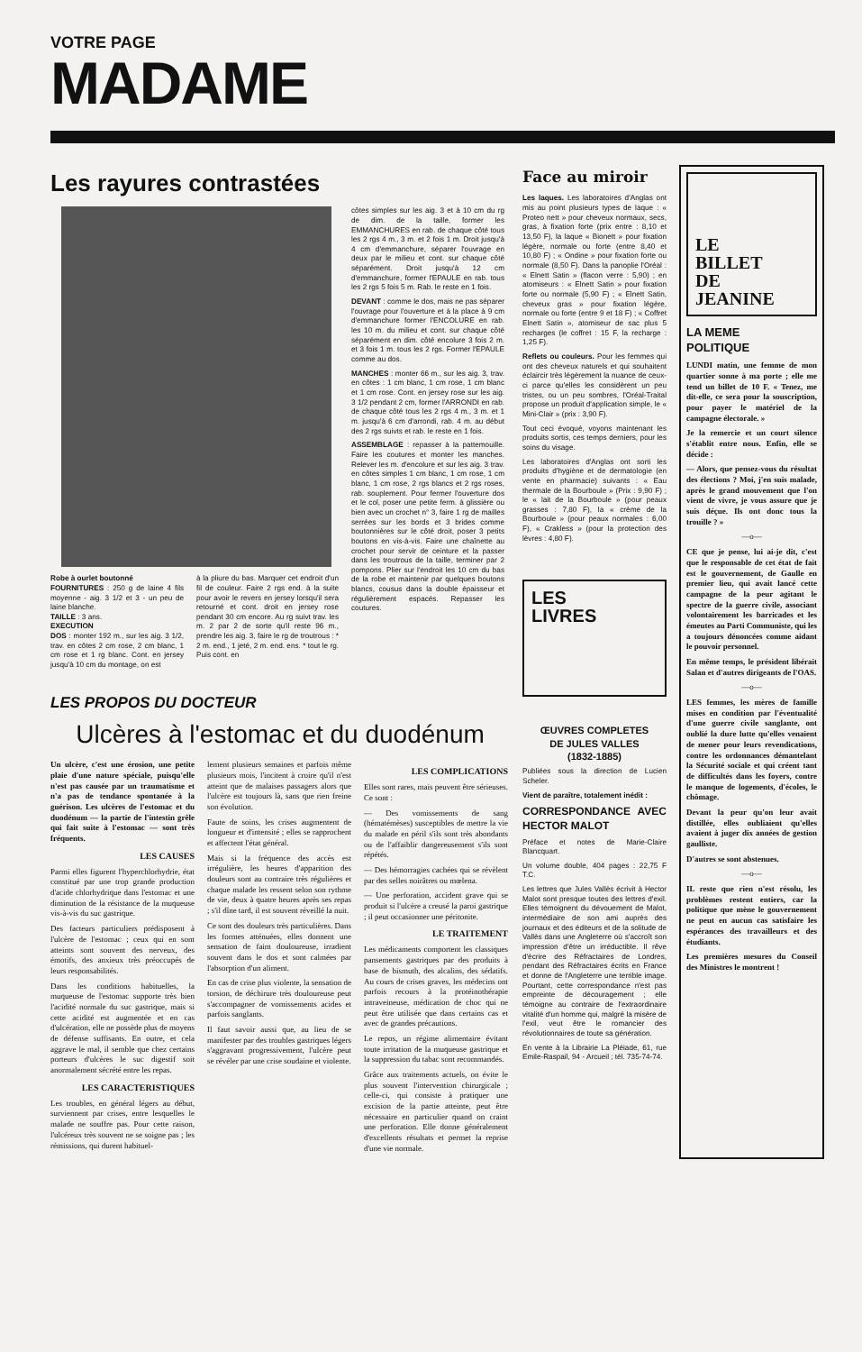VOTRE PAGE
MADAME
Les rayures contrastées
Robe à ourlet boutonné
FOURNITURES : 250 g de laine 4 fils moyenne - aig. 3 1/2 et 3 - un peu de laine blanche.
TAILLE : 3 ans.
EXECUTION
DOS : monter 192 m., sur les aig. 3 1/2, trav. en côtes 2 cm rose, 2 cm blanc, 1 cm rose et 1 rg blanc. Cont. en jersey jusqu'à 10 cm du montage, on est
à la pliure du bas. Marquer cet endroit d'un fil de couleur. Faire 2 rgs end. à la suite pour avoir le revers en jersey lorsqu'il sera retourné et cont. droit en jersey rose pendant 30 cm encore. Au rg suivt trav. les m. 2 par 2 de sorte qu'il reste 96 m., prendre les aig. 3, faire le rg de troutrous : * 2 m. end., 1 jeté, 2 m. end. ens. * tout le rg. Puis cont. en
côtes simples sur les aig. 3 et à 10 cm du rg de dim. de la taille, former les EMMANCHURES en rab. de chaque côté tous les 2 rgs 4 m., 3 m. et 2 fois 1 m. Droit jusqu'à 4 cm d'emmanchure, séparer l'ouvrage en deux par le milieu et cont. sur chaque côté séparément. Droit jusqu'à 12 cm d'emmanchure, former l'EPAULE en rab. tous les 2 rgs 5 fois 5 m. Rab. le reste en 1 fois.
DEVANT : comme le dos, mais ne pas séparer l'ouvrage pour l'ouverture et à la place à 9 cm d'emmanchure former l'ENCOLURE en rab. les 10 m. du milieu et cont. sur chaque côté séparément en dim. côté encolure 3 fois 2 m. et 3 fois 1 m. tous les 2 rgs. Former l'EPAULE comme au dos.
MANCHES : monter 66 m., sur les aig. 3, trav. en côtes : 1 cm blanc, 1 cm rose, 1 cm blanc et 1 cm rose. Cont. en jersey rose sur les aig. 3 1/2 pendant 2 cm, former l'ARRONDI en rab. de chaque côté tous les 2 rgs 4 m., 3 m. et 1 m. jusqu'à 6 cm d'arrondi, rab. 4 m. au début des 2 rgs suivts et rab. le reste en 1 fois.
ASSEMBLAGE : repasser à la pattemouille. Faire les coutures et monter les manches. Relever les m. d'encolure et sur les aig. 3 trav. en côtes simples 1 cm blanc, 1 cm rose, 1 cm blanc, 1 cm rose, 2 rgs blancs et 2 rgs roses, rab. souplement. Pour fermer l'ouverture dos et le col, poser une petite ferm. à glissière ou bien avec un crochet n° 3, faire 1 rg de mailles serrées sur les bords et 3 brides comme boutonnières sur le côté droit, poser 3 petits boutons en vis-à-vis. Faire une chaînette au crochet pour servir de ceinture et la passer dans les troutrous de la taille, terminer par 2 pompons. Plier sur l'endroit les 10 cm du bas de la robe et maintenir par quelques boutons blancs, cousus dans la double épaisseur et régulièrement espacés. Repasser les coutures.
LES PROPOS DU DOCTEUR
Ulcères à l'estomac et du duodénum
Un ulcère, c'est une érosion, une petite plaie d'une nature spéciale, puisqu'elle n'est pas causée par un traumatisme et n'a pas de tendance spontanée à la guérison. Les ulcères de l'estomac et du duodénum — la partie de l'intestin grêle qui fait suite à l'estomac — sont très fréquents.
LES CAUSES
Parmi elles figurent l'hyperchlorhydrie, état constitué par une trop grande production d'acide chlorhydrique dans l'estomac et une diminution de la résistance de la muqueuse vis-à-vis du suc gastrique.
Des facteurs particuliers prédisposent à l'ulcère de l'estomac ; ceux qui en sont atteints sont souvent des nerveux, des émotifs, des anxieux très préoccupés de leurs responsabilités.
Dans les conditions habituelles, la muqueuse de l'estomac supporte très bien l'acidité normale du suc gastrique, mais si cette acidité est augmentée et en cas d'ulcération, elle ne possède plus de moyens de défense suffisants. En outre, et cela aggrave le mal, il semble que chez certains porteurs d'ulcères le suc digestif soit anormalement sécrété entre les repas.
LES CARACTERISTIQUES
Les troubles, en général légers au début, surviennent par crises, entre lesquelles le malade ne souffre pas. Pour cette raison, l'ulcéreux très souvent ne se soigne pas ; les rémissions, qui durent habituel-
lement plusieurs semaines et parfois même plusieurs mois, l'incitent à croire qu'il n'est atteint que de malaises passagers alors que l'ulcère est toujours là, sans que rien freine son évolution.
Faute de soins, les crises augmentent de longueur et d'intensité ; elles se rapprochent et affectent l'état général.
Mais si la fréquence des accès est irrégulière, les heures d'apparition des douleurs sont au contraire très régulières et chaque malade les ressent selon son rythme de vie, deux à quatre heures après ses repas ; s'il dîne tard, il est souvent réveillé la nuit.
Ce sont des douleurs très particulières. Dans les formes atténuées, elles donnent une sensation de faim douloureuse, irradient souvent dans le dos et sont calmées par l'absorption d'un aliment.
En cas de crise plus violente, la sensation de torsion, de déchirure très douloureuse peut s'accompagner de vomissements acides et parfois sanglants.
Il faut savoir aussi que, au lieu de se manifester par des troubles gastriques légers s'aggravant progressivement, l'ulcère peut se révéler par une crise soudaine et violente.
LES COMPLICATIONS
Elles sont rares, mais peuvent être sérieuses. Ce sont :
— Des vomissements de sang (hématémèses) susceptibles de mettre la vie du malade en péril s'ils sont très abondants ou de l'affaiblir dangereusement s'ils sont répétés.
— Des hémorragies cachées qui se révèlent par des selles noirâtres ou mœlena.
— Une perforation, accident grave qui se produit si l'ulcère a creusé la paroi gastrique ; il peut occasionner une péritonite.
LE TRAITEMENT
Les médicaments comportent les classiques pansements gastriques par des produits à base de bismuth, des alcalins, des sédatifs. Au cours de crises graves, les médecins ont parfois recours à la protéinothérapie intraveineuse, médication de choc qui ne peut être utilisée que dans certains cas et avec de grandes précautions.
Le repos, un régime alimentaire évitant toute irritation de la muqueuse gastrique et la suppression du tabac sont recommandés.
Grâce aux traitements actuels, on évite le plus souvent l'intervention chirurgicale ; celle-ci, qui consiste à pratiquer une excision de la partie atteinte, peut être nécessaire en particulier quand on craint une perforation. Elle donne généralement d'excellents résultats et permet la reprise d'une vie normale.
Face au miroir
Les laques. Les laboratoires d'Anglas ont mis au point plusieurs types de laque : « Proteo nett » pour cheveux normaux, secs, gras, à fixation forte (prix entre : 8,10 et 13,50 F), la laque « Bionett » pour fixation légère, normale ou forte (entre 8,40 et 10,80 F) ; « Ondine » pour fixation forte ou normale (8,50 F). Dans la panoplie l'Oréal : « Elnett Satin » (flacon verre : 5,90) ; en atomiseurs : « Elnett Satin » pour fixation forte ou normale (5,90 F) ; « Elnett Satin, cheveux gras » pour fixation légère, normale ou forte (entre 9 et 18 F) ; « Coffret Elnett Satin », atomiseur de sac plus 5 recharges (le coffret : 15 F, la recharge : 1,25 F).
Reflets ou couleurs. Pour les femmes qui ont des cheveux naturels et qui souhaitent éclaircir très légèrement la nuance de ceux-ci parce qu'elles les considèrent un peu tristes, ou un peu sombres, l'Oréal-Traital propose un produit d'application simple, le « Mini-Clair » (prix : 3,90 F).
Tout ceci évoqué, voyons maintenant les produits sortis, ces temps derniers, pour les soins du visage.
Les laboratoires d'Anglas ont sorti les produits d'hygiène et de dermatologie (en vente en pharmacie) suivants : « Eau thermale de la Bourboule » (Prix : 9,90 F) ; le « lait de la Bourboule » (pour peaux grasses : 7,80 F), la « crème de la Bourboule » (pour peaux normales : 6,00 F), « Crakless » (pour la protection des lèvres : 4,80 F).
LES
LIVRES
ŒUVRES COMPLETES
DE JULES VALLES
(1832-1885)
Publiées sous la direction de Lucien Scheler.
Vient de paraître, totalement inédit :
CORRESPONDANCE AVEC HECTOR MALOT
Préface et notes de Marie-Claire Blancquart.
Un volume double, 404 pages : 22,75 F T.C.
Les lettres que Jules Vallès écrivit à Hector Malot sont presque toutes des lettres d'exil. Elles témoignent du dévouement de Malot, intermédiaire de son ami auprès des journaux et des éditeurs et de la solitude de Vallès dans une Angleterre où s'accroît son impression d'être un irréductible. Il rêve d'écrire des Réfractaires de Londres, pendant des Réfractaires écrits en France et donne de l'Angleterre une terrible image. Pourtant, cette correspondance n'est pas empreinte de découragement ; elle témoigne au contraire de l'extraordinaire vitalité d'un homme qui, malgré la misère de l'exil, veut être le romancier des révolutionnaires de toute sa génération.
En vente à la Librairie La Pléiade, 61, rue Emile-Raspail, 94 - Arcueil ; tél. 735-74-74.
LE
BILLET
DE
JEANINE
LA MEME
POLITIQUE
LUNDI matin, une femme de mon quartier sonne à ma porte ; elle me tend un billet de 10 F. « Tenez, me dit-elle, ce sera pour la souscription, pour payer le matériel de la campagne électorale. »
Je la remercie et un court silence s'établit entre nous. Enfin, elle se décide :
— Alors, que pensez-vous du résultat des élections ? Moi, j'en suis malade, après le grand mouvement que l'on vient de vivre, je vous assure que je suis déçue. Ils ont donc tous la trouille ? »
—o—
CE que je pense, lui ai-je dit, c'est que le responsable de cet état de fait est le gouvernement, de Gaulle en premier lieu, qui avait lancé cette campagne de la peur agitant le spectre de la guerre civile, associant volontairement les barricades et les émeutes au Parti Communiste, qui les a toujours dénoncées comme aidant le pouvoir personnel.
En même temps, le président libérait Salan et d'autres dirigeants de l'OAS.
—o—
LES femmes, les mères de famille mises en condition par l'éventualité d'une guerre civile sanglante, ont oublié la dure lutte qu'elles venaient de mener pour leurs revendications, contre les ordonnances démantelant la Sécurité sociale et qui créent tant de difficultés dans les foyers, contre le manque de logements, d'écoles, le chômage.
Devant la peur qu'on leur avait distillée, elles oubliaient qu'elles avaient à juger dix années de gestion gaulliste.
D'autres se sont abstenues.
—o—
IL reste que rien n'est résolu, les problèmes restent entiers, car la politique que mène le gouvernement ne peut en aucun cas satisfaire les espérances des travailleurs et des étudiants.
Les premières mesures du Conseil des Ministres le montrent !